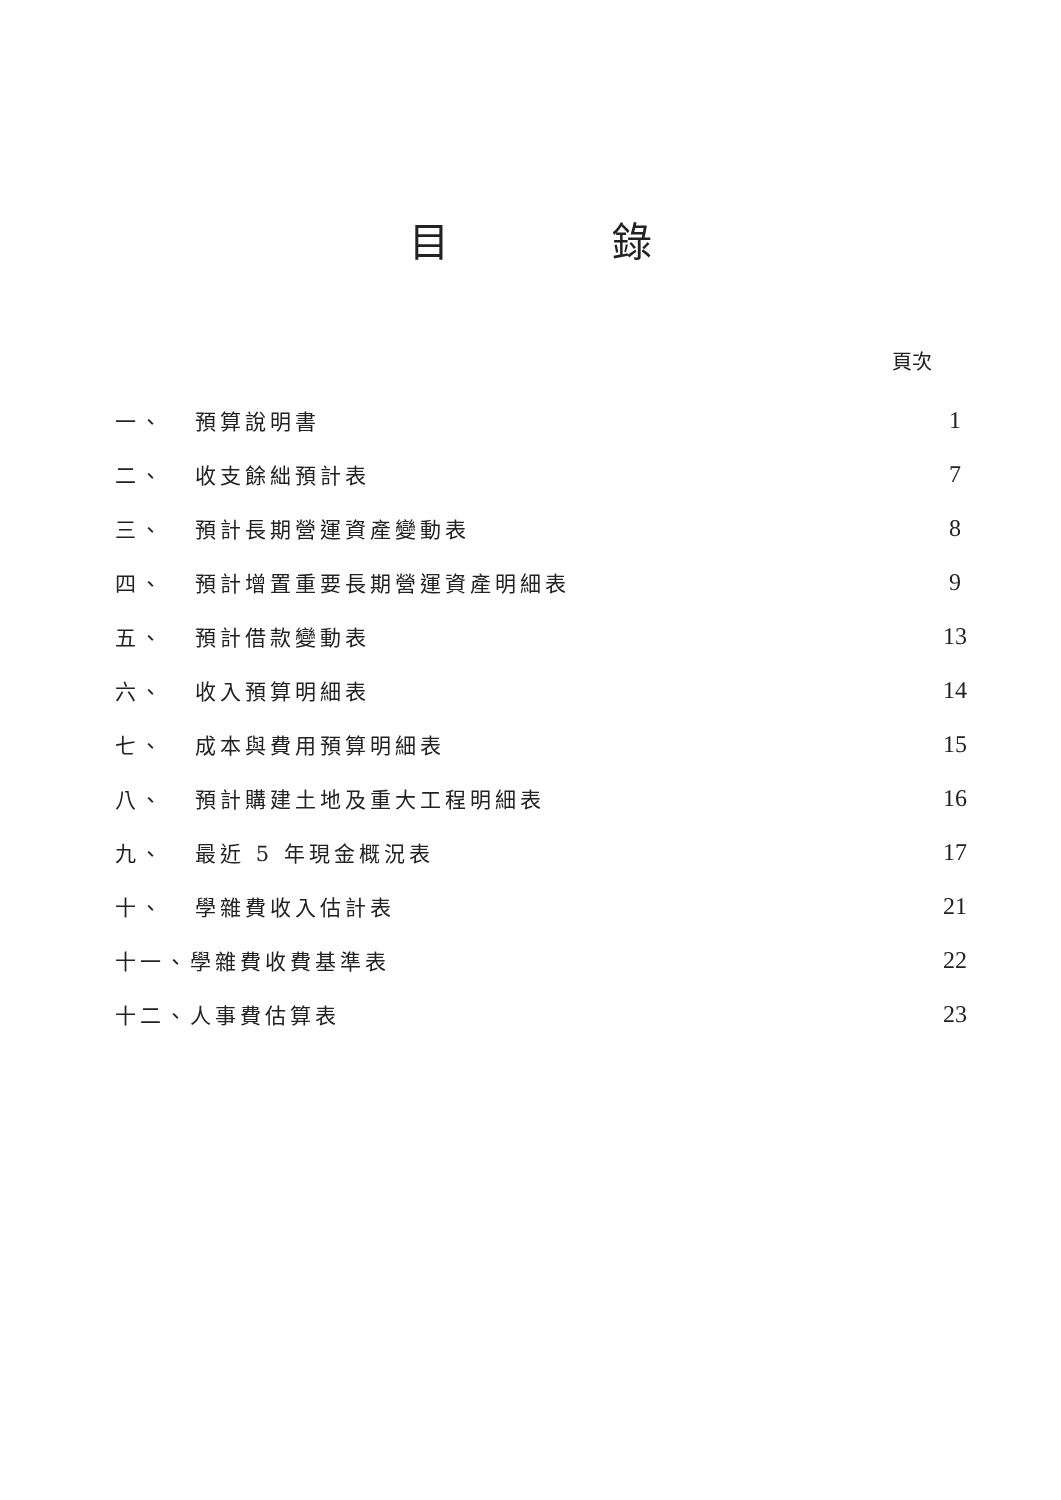目 錄
頁次
| 一、 | 預算說明書 | 1 |
| 二、 | 收支餘絀預計表 | 7 |
| 三、 | 預計長期營運資產變動表 | 8 |
| 四、 | 預計增置重要長期營運資產明細表 | 9 |
| 五、 | 預計借款變動表 | 13 |
| 六、 | 收入預算明細表 | 14 |
| 七、 | 成本與費用預算明細表 | 15 |
| 八、 | 預計購建土地及重大工程明細表 | 16 |
| 九、 | 最近 5 年現金概況表 | 17 |
| 十、 | 學雜費收入估計表 | 21 |
| 十一、學雜費收費基準表 | | 22 |
| 十二、人事費估算表 | | 23 |